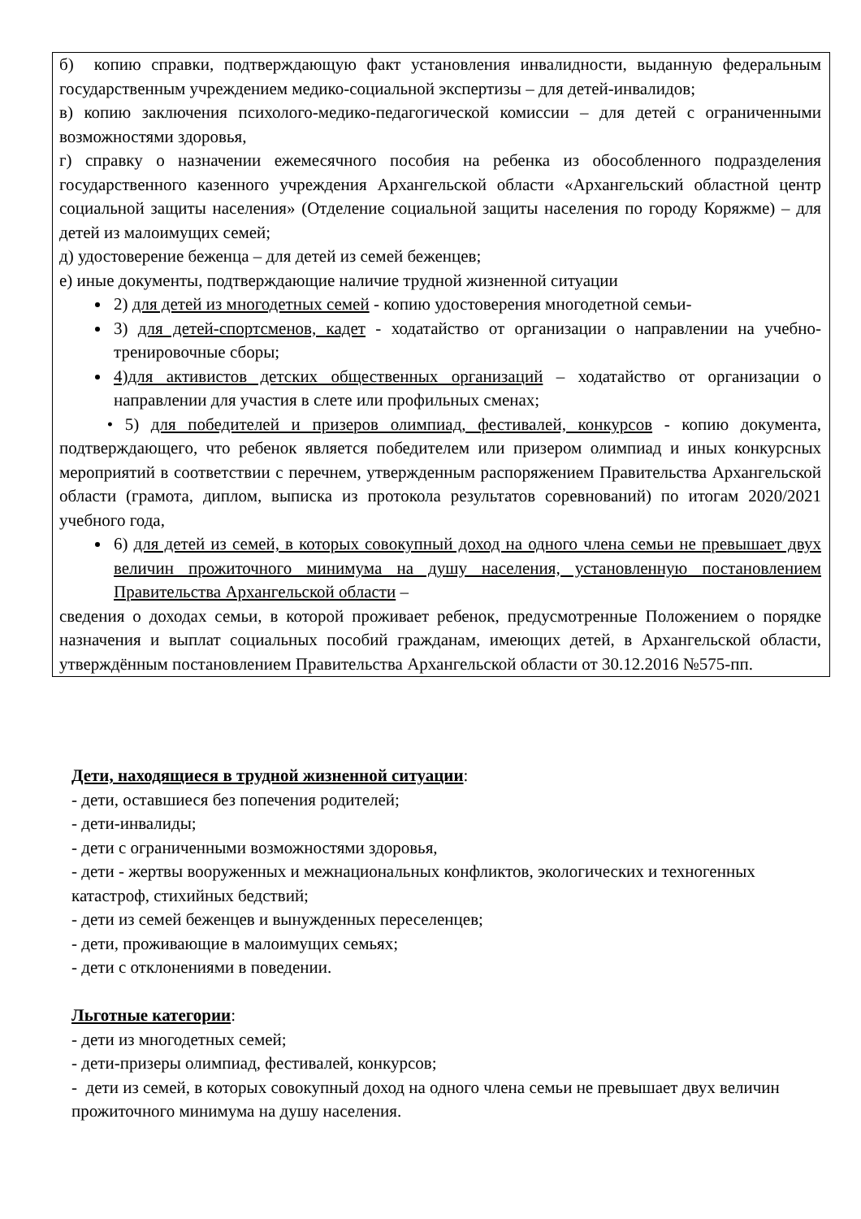б) копию справки, подтверждающую факт установления инвалидности, выданную федеральным государственным учреждением медико-социальной экспертизы – для детей-инвалидов;
в) копию заключения психолого-медико-педагогической комиссии – для детей с ограниченными возможностями здоровья,
г) справку о назначении ежемесячного пособия на ребенка из обособленного подразделения государственного казенного учреждения Архангельской области «Архангельский областной центр социальной защиты населения» (Отделение социальной защиты населения по городу Коряжме) – для детей из малоимущих семей;
д) удостоверение беженца – для детей из семей беженцев;
е) иные документы, подтверждающие наличие трудной жизненной ситуации
2) для детей из многодетных семей - копию удостоверения многодетной семьи-
3) для детей-спортсменов, кадет - ходатайство от организации о направлении на учебно-тренировочные сборы;
4)для активистов детских общественных организаций – ходатайство от организации о направлении для участия в слете или профильных сменах;
• 5) для победителей и призеров олимпиад, фестивалей, конкурсов - копию документа, подтверждающего, что ребенок является победителем или призером олимпиад и иных конкурсных мероприятий в соответствии с перечнем, утвержденным распоряжением Правительства Архангельской области (грамота, диплом, выписка из протокола результатов соревнований) по итогам 2020/2021 учебного года,
6) для детей из семей, в которых совокупный доход на одного члена семьи не превышает двух величин прожиточного минимума на душу населения, установленную постановлением Правительства Архангельской области –
сведения о доходах семьи, в которой проживает ребенок, предусмотренные Положением о порядке назначения и выплат социальных пособий гражданам, имеющих детей, в Архангельской области, утверждённым постановлением Правительства Архангельской области от 30.12.2016 №575-пп.
Дети, находящиеся в трудной жизненной ситуации:
- дети, оставшиеся без попечения родителей;
- дети-инвалиды;
- дети с ограниченными возможностями здоровья,
- дети - жертвы вооруженных и межнациональных конфликтов, экологических и техногенных катастроф, стихийных бедствий;
- дети из семей беженцев и вынужденных переселенцев;
- дети, проживающие в малоимущих семьях;
- дети с отклонениями в поведении.
Льготные категории:
- дети из многодетных семей;
- дети-призеры олимпиад, фестивалей, конкурсов;
- дети из семей, в которых совокупный доход на одного члена семьи не превышает двух величин прожиточного минимума на душу населения.